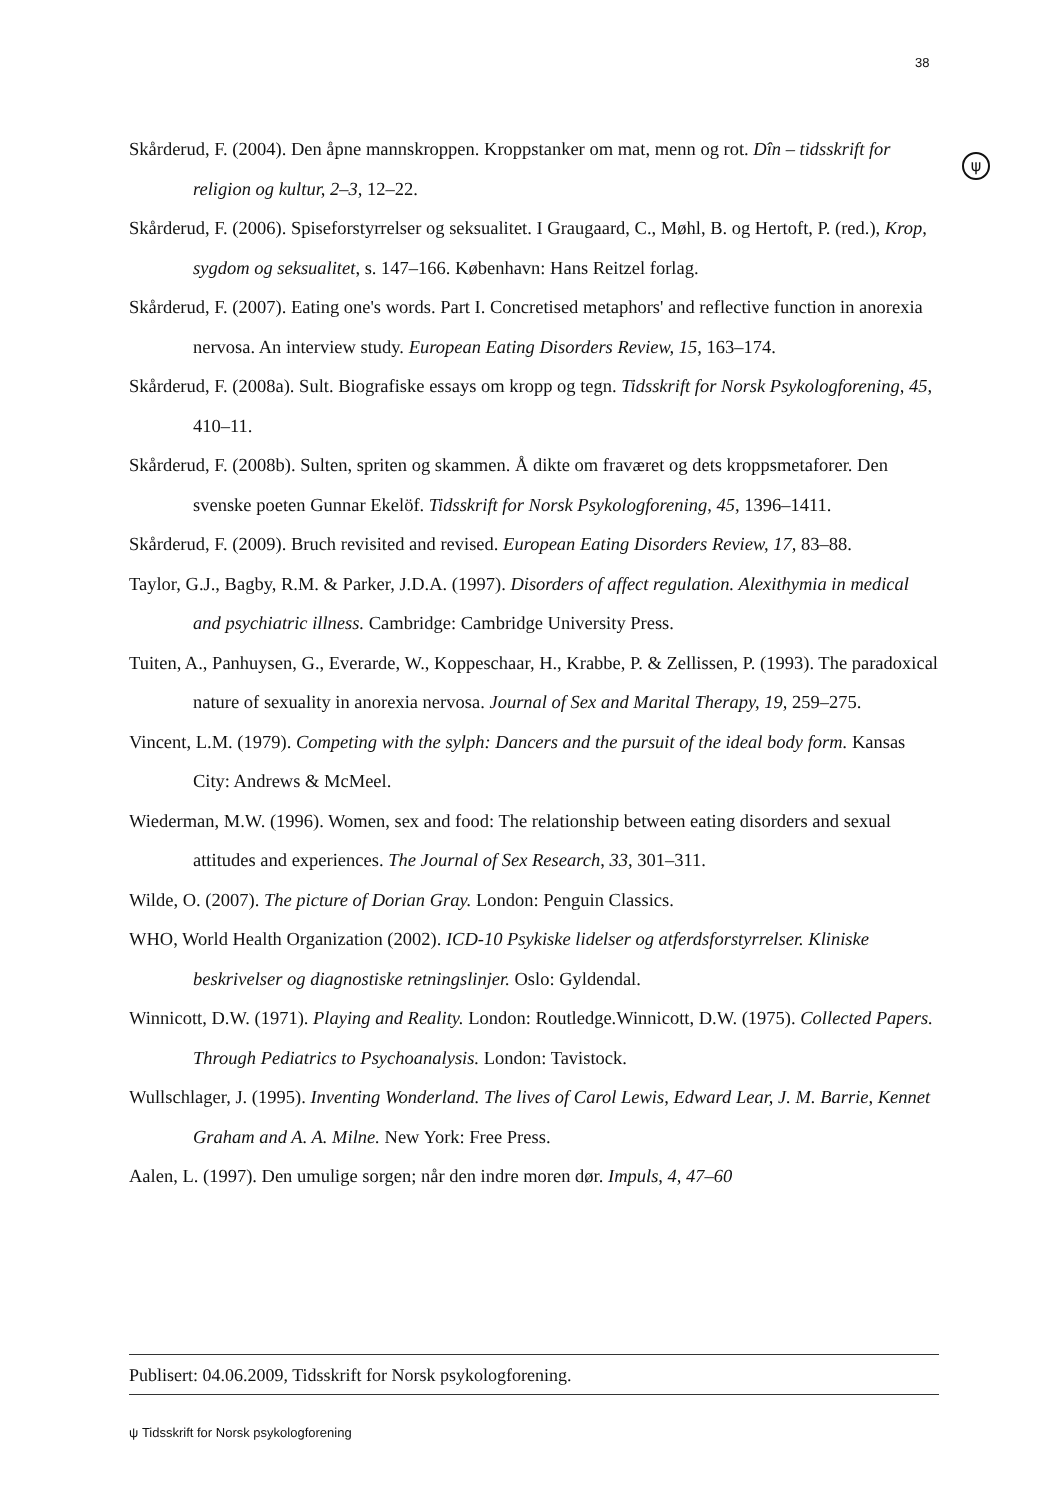38
ψ
Skårderud, F. (2004). Den åpne mannskroppen. Kroppstanker om mat, menn og rot. Dîn – tidsskrift for religion og kultur, 2–3, 12–22.
Skårderud, F. (2006). Spiseforstyrrelser og seksualitet. I Graugaard, C., Møhl, B. og Hertoft, P. (red.), Krop, sygdom og seksualitet, s. 147–166. København: Hans Reitzel forlag.
Skårderud, F. (2007). Eating one's words. Part I. Concretised metaphors' and reflective function in anorexia nervosa. An interview study. European Eating Disorders Review, 15, 163–174.
Skårderud, F. (2008a). Sult. Biografiske essays om kropp og tegn. Tidsskrift for Norsk Psykologforening, 45, 410–11.
Skårderud, F. (2008b). Sulten, spriten og skammen. Å dikte om fraværet og dets kroppsmetaforer. Den svenske poeten Gunnar Ekelöf. Tidsskrift for Norsk Psykologforening, 45, 1396–1411.
Skårderud, F. (2009). Bruch revisited and revised. European Eating Disorders Review, 17, 83–88.
Taylor, G.J., Bagby, R.M. & Parker, J.D.A. (1997). Disorders of affect regulation. Alexithymia in medical and psychiatric illness. Cambridge: Cambridge University Press.
Tuiten, A., Panhuysen, G., Everarde, W., Koppeschaar, H., Krabbe, P. & Zellissen, P. (1993). The paradoxical nature of sexuality in anorexia nervosa. Journal of Sex and Marital Therapy, 19, 259–275.
Vincent, L.M. (1979). Competing with the sylph: Dancers and the pursuit of the ideal body form. Kansas City: Andrews & McMeel.
Wiederman, M.W. (1996). Women, sex and food: The relationship between eating disorders and sexual attitudes and experiences. The Journal of Sex Research, 33, 301–311.
Wilde, O. (2007). The picture of Dorian Gray. London: Penguin Classics.
WHO, World Health Organization (2002). ICD-10 Psykiske lidelser og atferdsforstyrrelser. Kliniske beskrivelser og diagnostiske retningslinjer. Oslo: Gyldendal.
Winnicott, D.W. (1971). Playing and Reality. London: Routledge.Winnicott, D.W. (1975). Collected Papers. Through Pediatrics to Psychoanalysis. London: Tavistock.
Wullschlager, J. (1995). Inventing Wonderland. The lives of Carol Lewis, Edward Lear, J. M. Barrie, Kennet Graham and A. A. Milne. New York: Free Press.
Aalen, L. (1997). Den umulige sorgen; når den indre moren dør. Impuls, 4, 47–60
Publisert: 04.06.2009, Tidsskrift for Norsk psykologforening.
ψ Tidsskrift for Norsk psykologforening